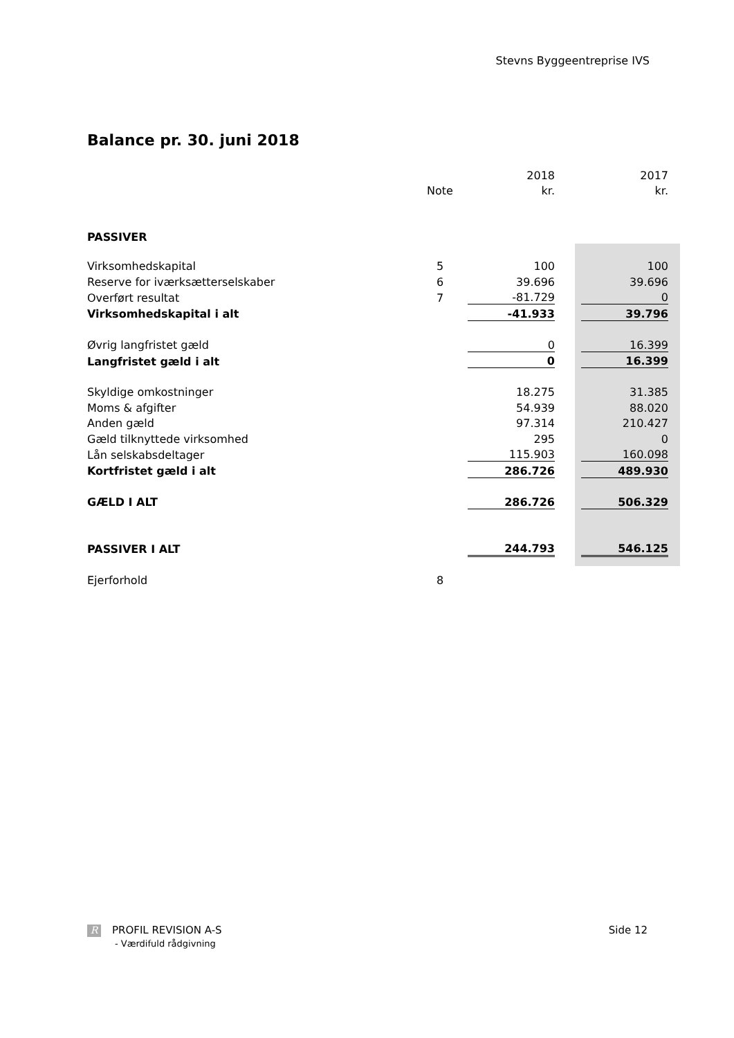Stevns Byggeentreprise IVS
Balance pr. 30. juni 2018
| | | 2018 | | 2017 |
| | Note | kr. | | kr. |
| PASSIVER | | | | |
| Virksomhedskapital | 5 | 100 | | 100 |
| Reserve for iværksætterselskaber | 6 | 39.696 | | 39.696 |
| Overført resultat | 7 | -81.729 | | 0 |
| Virksomhedskapital i alt | | -41.933 | | 39.796 |
| Øvrig langfristet gæld | | 0 | | 16.399 |
| Langfristet gæld i alt | | 0 | | 16.399 |
| Skyldige omkostninger | | 18.275 | | 31.385 |
| Moms & afgifter | | 54.939 | | 88.020 |
| Anden gæld | | 97.314 | | 210.427 |
| Gæld tilknyttede virksomhed | | 295 | | 0 |
| Lån selskabsdeltager | | 115.903 | | 160.098 |
| Kortfristet gæld i alt | | 286.726 | | 489.930 |
| GÆLD I ALT | | 286.726 | | 506.329 |
| PASSIVER I ALT | | 244.793 | | 546.125 |
| Ejerforhold | 8 | | | |
R PROFIL REVISION A-S Side 12
- Værdifuld rådgivning